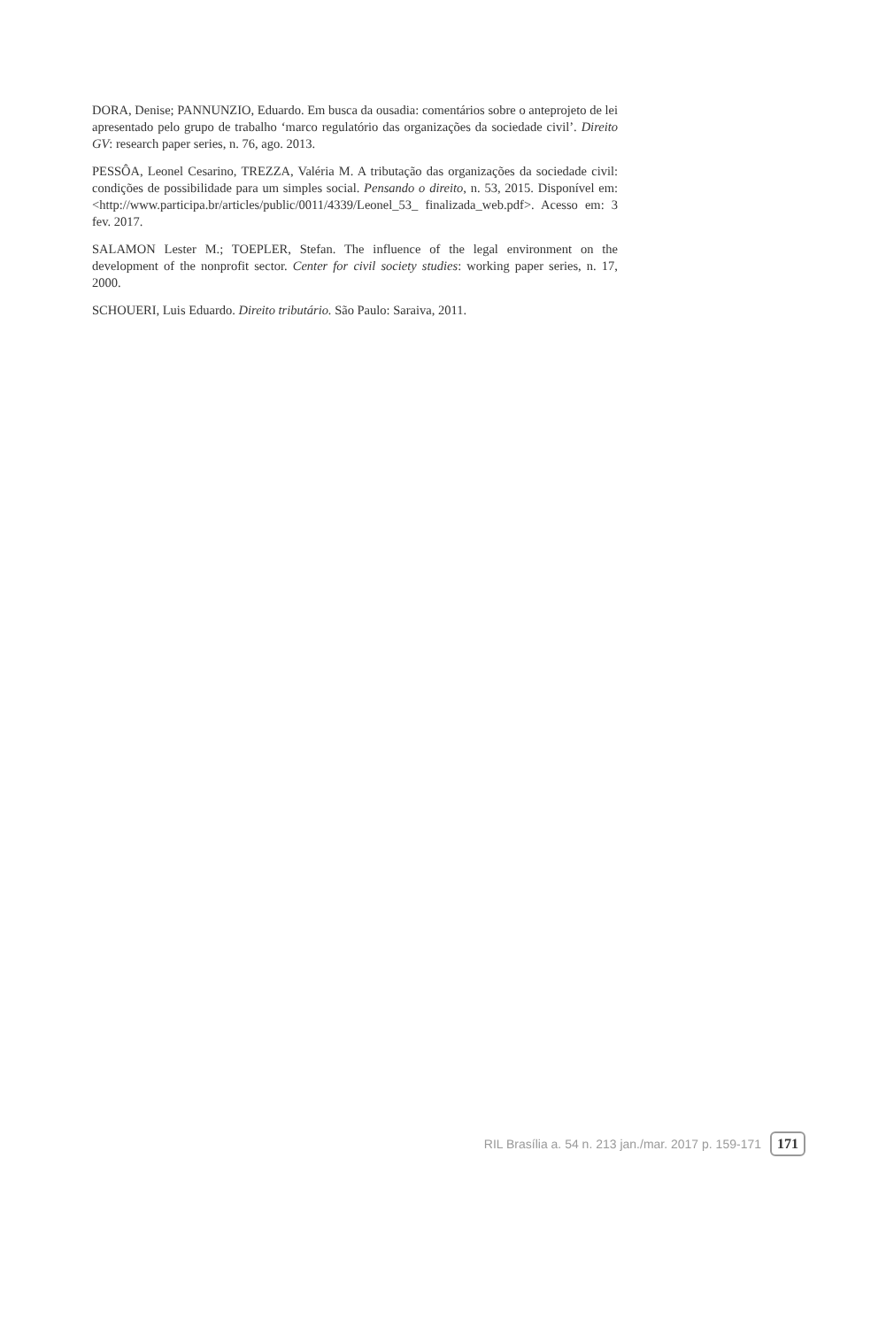DORA, Denise; PANNUNZIO, Eduardo. Em busca da ousadia: comentários sobre o anteprojeto de lei apresentado pelo grupo de trabalho ‘marco regulatório das organizações da sociedade civil’. Direito GV: research paper series, n. 76, ago. 2013.
PESSÔA, Leonel Cesarino, TREZZA, Valéria M. A tributação das organizações da sociedade civil: condições de possibilidade para um simples social. Pensando o direito, n. 53, 2015. Disponível em: <http://www.participa.br/articles/public/0011/4339/Leonel_53_ finalizada_web.pdf>. Acesso em: 3 fev. 2017.
SALAMON Lester M.; TOEPLER, Stefan. The influence of the legal environment on the development of the nonprofit sector. Center for civil society studies: working paper series, n. 17, 2000.
SCHOUERI, Luis Eduardo. Direito tributário. São Paulo: Saraiva, 2011.
RIL Brasília a. 54 n. 213 jan./mar. 2017 p. 159-171 171